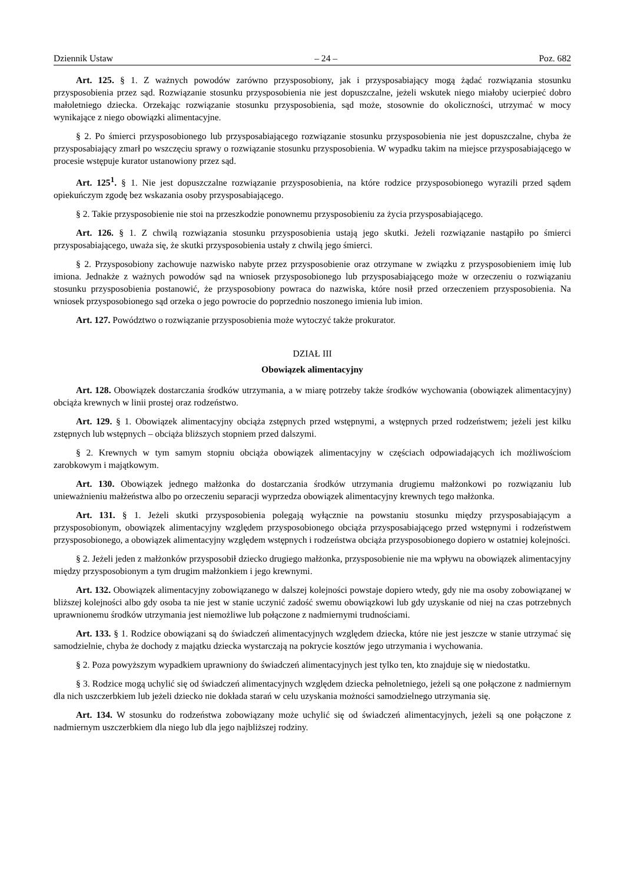Dziennik Ustaw – 24 – Poz. 682
Art. 125. § 1. Z ważnych powodów zarówno przysposobiony, jak i przysposabiający mogą żądać rozwiązania stosunku przysposobienia przez sąd. Rozwiązanie stosunku przysposobienia nie jest dopuszczalne, jeżeli wskutek niego miałoby ucierpieć dobro małoletniego dziecka. Orzekając rozwiązanie stosunku przysposobienia, sąd może, stosownie do okoliczności, utrzymać w mocy wynikające z niego obowiązki alimentacyjne.
§ 2. Po śmierci przysposobionego lub przysposabiającego rozwiązanie stosunku przysposobienia nie jest dopuszczalne, chyba że przysposabiający zmarł po wszczęciu sprawy o rozwiązanie stosunku przysposobienia. W wypadku takim na miejsce przysposabiającego w procesie wstępuje kurator ustanowiony przez sąd.
Art. 125<sup>1</sup>. § 1. Nie jest dopuszczalne rozwiązanie przysposobienia, na które rodzice przysposobionego wyrazili przed sądem opiekuńczym zgodę bez wskazania osoby przysposabiającego.
§ 2. Takie przysposobienie nie stoi na przeszkodzie ponownemu przysposobieniu za życia przysposabiającego.
Art. 126. § 1. Z chwilą rozwiązania stosunku przysposobienia ustają jego skutki. Jeżeli rozwiązanie nastąpiło po śmierci przysposabiającego, uważa się, że skutki przysposobienia ustały z chwilą jego śmierci.
§ 2. Przysposobiony zachowuje nazwisko nabyte przez przysposobienie oraz otrzymane w związku z przysposobieniem imię lub imiona. Jednakże z ważnych powodów sąd na wniosek przysposobionego lub przysposabiającego może w orzeczeniu o rozwiązaniu stosunku przysposobienia postanowić, że przysposobiony powraca do nazwiska, które nosił przed orzeczeniem przysposobienia. Na wniosek przysposobionego sąd orzeka o jego powrocie do poprzednio noszonego imienia lub imion.
Art. 127. Powództwo o rozwiązanie przysposobienia może wytoczyć także prokurator.
DZIAŁ III
Obowiązek alimentacyjny
Art. 128. Obowiązek dostarczania środków utrzymania, a w miarę potrzeby także środków wychowania (obowiązek alimentacyjny) obciąża krewnych w linii prostej oraz rodzeństwo.
Art. 129. § 1. Obowiązek alimentacyjny obciąża zstępnych przed wstępnymi, a wstępnych przed rodzeństwem; jeżeli jest kilku zstępnych lub wstępnych – obciąża bliższych stopniem przed dalszymi.
§ 2. Krewnych w tym samym stopniu obciąża obowiązek alimentacyjny w częściach odpowiadających ich możliwościom zarobkowym i majątkowym.
Art. 130. Obowiązek jednego małżonka do dostarczania środków utrzymania drugiemu małżonkowi po rozwiązaniu lub unieważnieniu małżeństwa albo po orzeczeniu separacji wyprzedza obowiązek alimentacyjny krewnych tego małżonka.
Art. 131. § 1. Jeżeli skutki przysposobienia polegają wyłącznie na powstaniu stosunku między przysposabiającym a przysposobionym, obowiązek alimentacyjny względem przysposobionego obciąża przysposabiającego przed wstępnymi i rodzeństwem przysposobionego, a obowiązek alimentacyjny względem wstępnych i rodzeństwa obciąża przysposobionego dopiero w ostatniej kolejności.
§ 2. Jeżeli jeden z małżonków przysposobił dziecko drugiego małżonka, przysposobienie nie ma wpływu na obowiązek alimentacyjny między przysposobionym a tym drugim małżonkiem i jego krewnymi.
Art. 132. Obowiązek alimentacyjny zobowiązanego w dalszej kolejności powstaje dopiero wtedy, gdy nie ma osoby zobowiązanej w bliższej kolejności albo gdy osoba ta nie jest w stanie uczynić zadość swemu obowiązkowi lub gdy uzyskanie od niej na czas potrzebnych uprawnionemu środków utrzymania jest niemożliwe lub połączone z nadmiernymi trudnościami.
Art. 133. § 1. Rodzice obowiązani są do świadczeń alimentacyjnych względem dziecka, które nie jest jeszcze w stanie utrzymać się samodzielnie, chyba że dochody z majątku dziecka wystarczają na pokrycie kosztów jego utrzymania i wychowania.
§ 2. Poza powyższym wypadkiem uprawniony do świadczeń alimentacyjnych jest tylko ten, kto znajduje się w niedostatku.
§ 3. Rodzice mogą uchylić się od świadczeń alimentacyjnych względem dziecka pełnoletniego, jeżeli są one połączone z nadmiernym dla nich uszczerbkiem lub jeżeli dziecko nie dokłada starań w celu uzyskania możności samodzielnego utrzymania się.
Art. 134. W stosunku do rodzeństwa zobowiązany może uchylić się od świadczeń alimentacyjnych, jeżeli są one połączone z nadmiernym uszczerbkiem dla niego lub dla jego najbliższej rodziny.